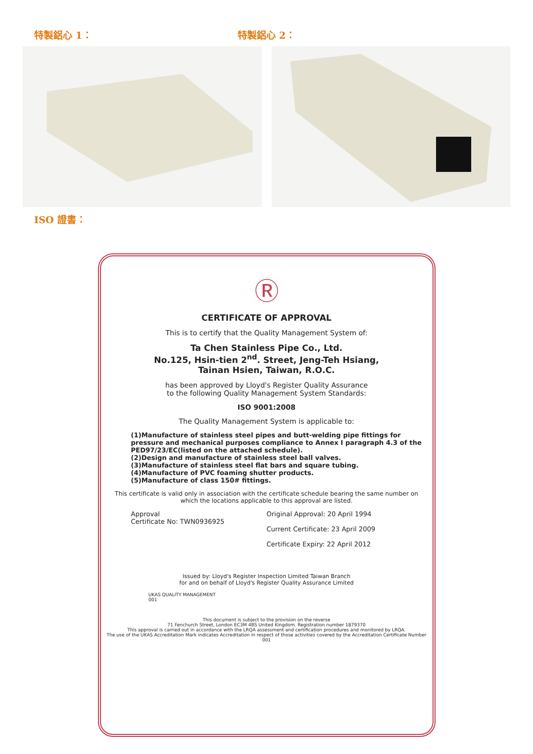特製鋁心 1： 特製鋁心 2：
ISO 證書：
Ⓡ
CERTIFICATE OF APPROVAL
This is to certify that the Quality Management System of:
Ta Chen Stainless Pipe Co., Ltd.
No.125, Hsin-tien 2<sup>nd</sup>. Street, Jeng-Teh Hsiang,
Tainan Hsien, Taiwan, R.O.C.
has been approved by Lloyd's Register Quality Assurance
to the following Quality Management System Standards:
ISO 9001:2008
The Quality Management System is applicable to:
(1)Manufacture of stainless steel pipes and butt-welding pipe fittings for pressure and mechanical purposes compliance to Annex I paragraph 4.3 of the PED97/23/EC(listed on the attached schedule).
(2)Design and manufacture of stainless steel ball valves.
(3)Manufacture of stainless steel flat bars and square tubing.
(4)Manufacture of PVC foaming shutter products.
(5)Manufacture of class 150# fittings.
This certificate is valid only in association with the certificate schedule bearing the same number on which the locations applicable to this approval are listed.
Approval
Certificate No: TWN0936925
Original Approval: 20 April 1994
Current Certificate: 23 April 2009
Certificate Expiry: 22 April 2012
Issued by: Lloyd's Register Inspection Limited Taiwan Branch
for and on behalf of Lloyd's Register Quality Assurance Limited
UKAS QUALITY MANAGEMENT
001
This document is subject to the provision on the reverse
71 Fenchurch Street, London EC3M 4BS United Kingdom. Registration number 1879370
This approval is carried out in accordance with the LRQA assessment and certification procedures and monitored by LRQA.
The use of the UKAS Accreditation Mark indicates Accreditation in respect of those activities covered by the Accreditation Certificate Number 001